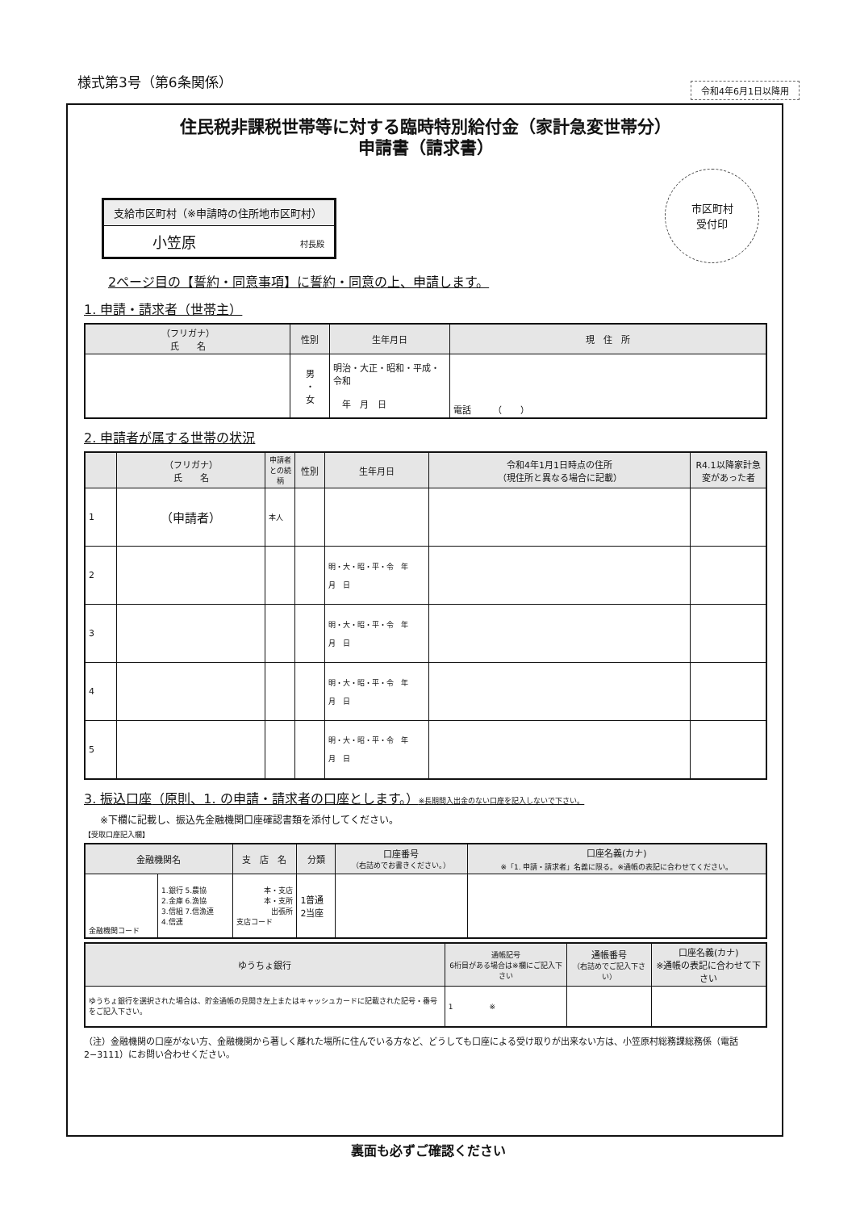様式第3号（第6条関係）
令和4年6月1日以降用
住民税非課税世帯等に対する臨時特別給付金（家計急変世帯分）
申請書（請求書）
支給市区町村（※申請時の住所地市区町村）
小笠原 村長殿
市区町村
受付印
2ページ目の【誓約・同意事項】に誓約・同意の上、申請します。
1. 申請・請求者（世帯主）
| （フリガナ） 氏 名 | 性別 | 生年月日 | 現 住 所 |
| --- | --- | --- | --- |
| | 男 ・ 女 | 明治・大正・昭和・平成・令和 年 月 日 | 電話 （ ） |
2. 申請者が属する世帯の状況
| | （フリガナ） 氏 名 | 申請者との続柄 | 性別 | 生年月日 | 令和4年1月1日時点の住所 （現住所と異なる場合に記載） | R4.1以降家計急変があった者 |
| --- | --- | --- | --- | --- | --- | --- |
| 1 | （申請者） | 本人 | | | | |
| 2 | | | | 明・大・昭・平・令 年 月 日 | | |
| 3 | | | | 明・大・昭・平・令 年 月 日 | | |
| 4 | | | | 明・大・昭・平・令 年 月 日 | | |
| 5 | | | | 明・大・昭・平・令 年 月 日 | | |
3. 振込口座（原則、1. の申請・請求者の口座とします。）※長期間入出金のない口座を記入しないで下さい。
※下欄に記載し、振込先金融機関口座確認書類を添付してください。
【受取口座記入欄】
| 金融機関名 | | 支 店 名 | 分類 | 口座番号 （右詰めでお書きください。） | 口座名義(カナ) ※「1. 申請・請求者」名義に限る。※通帳の表記に合わせてください。 |
| --- | --- | --- | --- | --- | --- |
| 金融機関コード | 1.銀行 5.農協 2.金庫 6.漁協 3.信組 7.信漁連 4.信連 | 本・支店 本・支所 出張所 支店コード | 1普通 2当座 | | |
| ゆうちょ銀行 | 通帳記号 6桁目がある場合は※欄にご記入下さい | 通帳番号 （右詰めでご記入下さい） | 口座名義(カナ) ※通帳の表記に合わせて下さい |
| --- | --- | --- | --- |
| ゆうちょ銀行を選択された場合は、貯金通帳の見開き左上またはキャッシュカードに記載された記号・番号をご記入下さい。 | 1 ※ | | |
（注）金融機関の口座がない方、金融機関から著しく離れた場所に住んでいる方など、どうしても口座による受け取りが出来ない方は、小笠原村総務課総務係（電話2−3111）にお問い合わせください。
裏面も必ずご確認ください